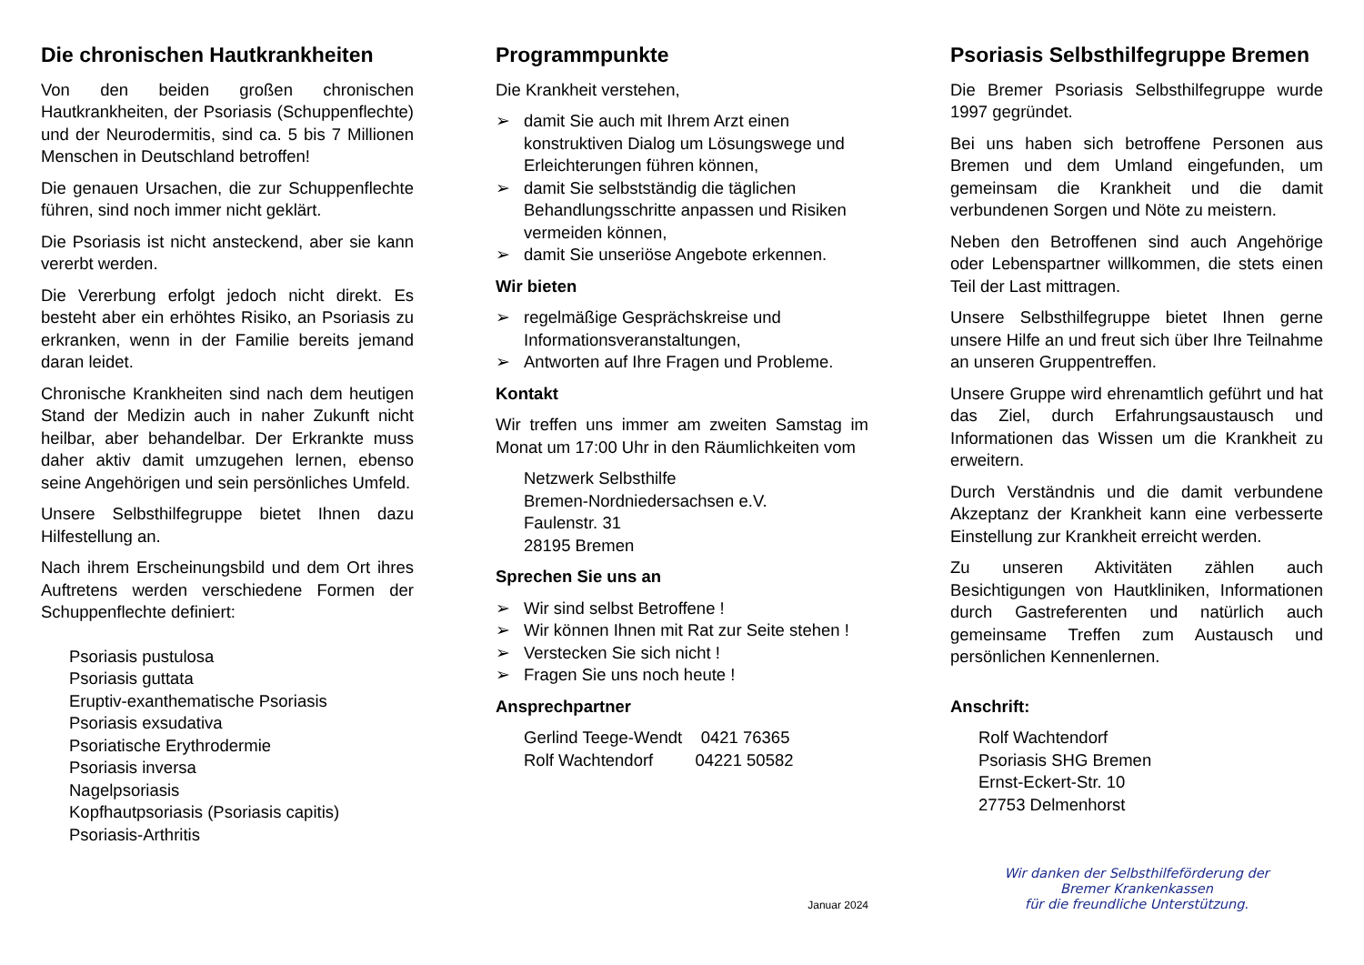Die chronischen Hautkrankheiten
Von den beiden großen chronischen Hautkrankheiten, der Psoriasis (Schuppenflechte) und der Neurodermitis, sind ca. 5 bis 7 Millionen Menschen in Deutschland betroffen!
Die genauen Ursachen, die zur Schuppenflechte führen, sind noch immer nicht geklärt.
Die Psoriasis ist nicht ansteckend, aber sie kann vererbt werden.
Die Vererbung erfolgt jedoch nicht direkt. Es besteht aber ein erhöhtes Risiko, an Psoriasis zu erkranken, wenn in der Familie bereits jemand daran leidet.
Chronische Krankheiten sind nach dem heutigen Stand der Medizin auch in naher Zukunft nicht heilbar, aber behandelbar. Der Erkrankte muss daher aktiv damit umzugehen lernen, ebenso seine Angehörigen und sein persönliches Umfeld.
Unsere Selbsthilfegruppe bietet Ihnen dazu Hilfestellung an.
Nach ihrem Erscheinungsbild und dem Ort ihres Auftretens werden verschiedene Formen der Schuppenflechte definiert:
Psoriasis pustulosa
Psoriasis guttata
Eruptiv-exanthematische Psoriasis
Psoriasis exsudativa
Psoriatische Erythrodermie
Psoriasis inversa
Nagelpsoriasis
Kopfhautpsoriasis (Psoriasis capitis)
Psoriasis-Arthritis
Programmpunkte
Die Krankheit verstehen,
➢ damit Sie auch mit Ihrem Arzt einen konstruktiven Dialog um Lösungswege und Erleichterungen führen können,
➢ damit Sie selbstständig die täglichen Behandlungsschritte anpassen und Risiken vermeiden können,
➢ damit Sie unseriöse Angebote erkennen.
Wir bieten
➢ regelmäßige Gesprächskreise und Informationsveranstaltungen,
➢ Antworten auf Ihre Fragen und Probleme.
Kontakt
Wir treffen uns immer am zweiten Samstag im Monat um 17:00 Uhr in den Räumlichkeiten vom
Netzwerk Selbsthilfe
Bremen-Nordniedersachsen e.V.
Faulenstr. 31
28195 Bremen
Sprechen Sie uns an
➢ Wir sind selbst Betroffene !
➢ Wir können Ihnen mit Rat zur Seite stehen !
➢ Verstecken Sie sich nicht !
➢ Fragen Sie uns noch heute !
Ansprechpartner
Gerlind Teege-Wendt 0421 76365
Rolf Wachtendorf 04221 50582
Januar 2024
Psoriasis Selbsthilfegruppe Bremen
Die Bremer Psoriasis Selbsthilfegruppe wurde 1997 gegründet.
Bei uns haben sich betroffene Personen aus Bremen und dem Umland eingefunden, um gemeinsam die Krankheit und die damit verbundenen Sorgen und Nöte zu meistern.
Neben den Betroffenen sind auch Angehörige oder Lebenspartner willkommen, die stets einen Teil der Last mittragen.
Unsere Selbsthilfegruppe bietet Ihnen gerne unsere Hilfe an und freut sich über Ihre Teilnahme an unseren Gruppentreffen.
Unsere Gruppe wird ehrenamtlich geführt und hat das Ziel, durch Erfahrungsaustausch und Informationen das Wissen um die Krankheit zu erweitern.
Durch Verständnis und die damit verbundene Akzeptanz der Krankheit kann eine verbesserte Einstellung zur Krankheit erreicht werden.
Zu unseren Aktivitäten zählen auch Besichtigungen von Hautkliniken, Informationen durch Gastreferenten und natürlich auch gemeinsame Treffen zum Austausch und persönlichen Kennenlernen.
Anschrift:
Rolf Wachtendorf
Psoriasis SHG Bremen
Ernst-Eckert-Str. 10
27753 Delmenhorst
Wir danken der Selbsthilfeförderung der
Bremer Krankenkassen
für die freundliche Unterstützung.